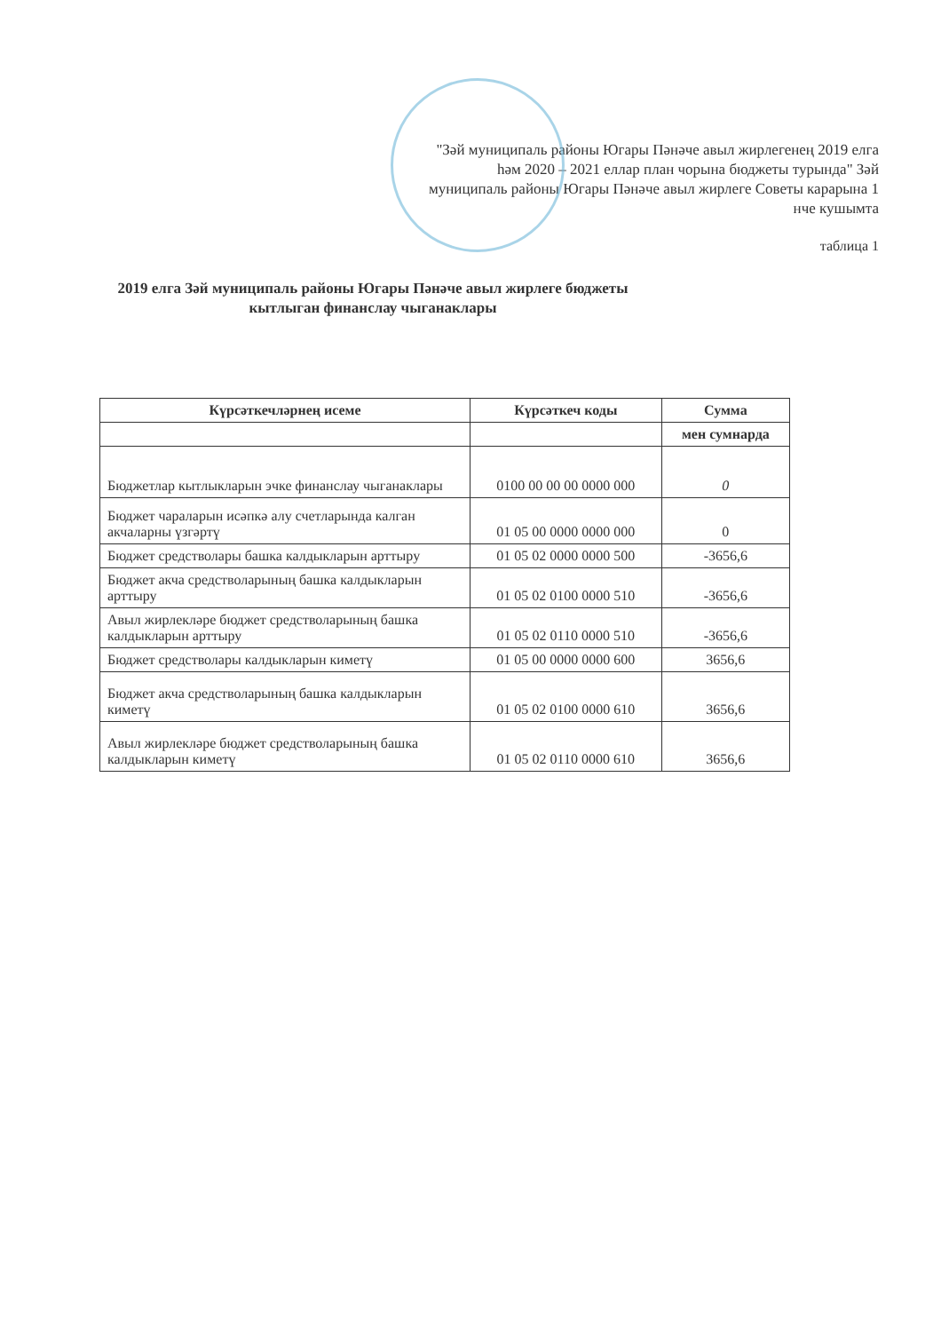"Зәй муниципаль районы Югары Пәнәче авыл жирлегенең 2019 елга һәм 2020 – 2021 еллар план чорына бюджеты турында" Зәй муниципаль районы Югары Пәнәче авыл жирлеге Советы карарына 1 нче кушымта
таблица 1
2019 елга Зәй муниципаль районы Югары Пәнәче авыл жирлеге бюджеты кытлыган финанслау чыганаклары
| Күрсәткечләрнең исеме | Күрсәткеч коды | Сумма |
| --- | --- | --- |
| | | мен сумнарда |
| Бюджетлар кытлыкларын эчке финанслау чыганаклары | 0100 00 00 00 0000 000 | 0 |
| Бюджет чараларын исәпкә алу счетларында калган акчаларны үзгәртү | 01 05 00 0000 0000 000 | 0 |
| Бюджет средстволары башка калдыкларын арттыру | 01 05 02 0000 0000 500 | -3656,6 |
| Бюджет акча средстволарының башка калдыкларын арттыру | 01 05 02 0100 0000 510 | -3656,6 |
| Авыл жирлекләре бюджет средстволарының башка калдыкларын арттыру | 01 05 02 0110 0000 510 | -3656,6 |
| Бюджет средстволары калдыкларын киметү | 01 05 00 0000 0000 600 | 3656,6 |
| Бюджет акча средстволарының башка калдыкларын киметү | 01 05 02 0100 0000 610 | 3656,6 |
| Авыл жирлекләре бюджет средстволарының башка калдыкларын киметү | 01 05 02 0110 0000 610 | 3656,6 |